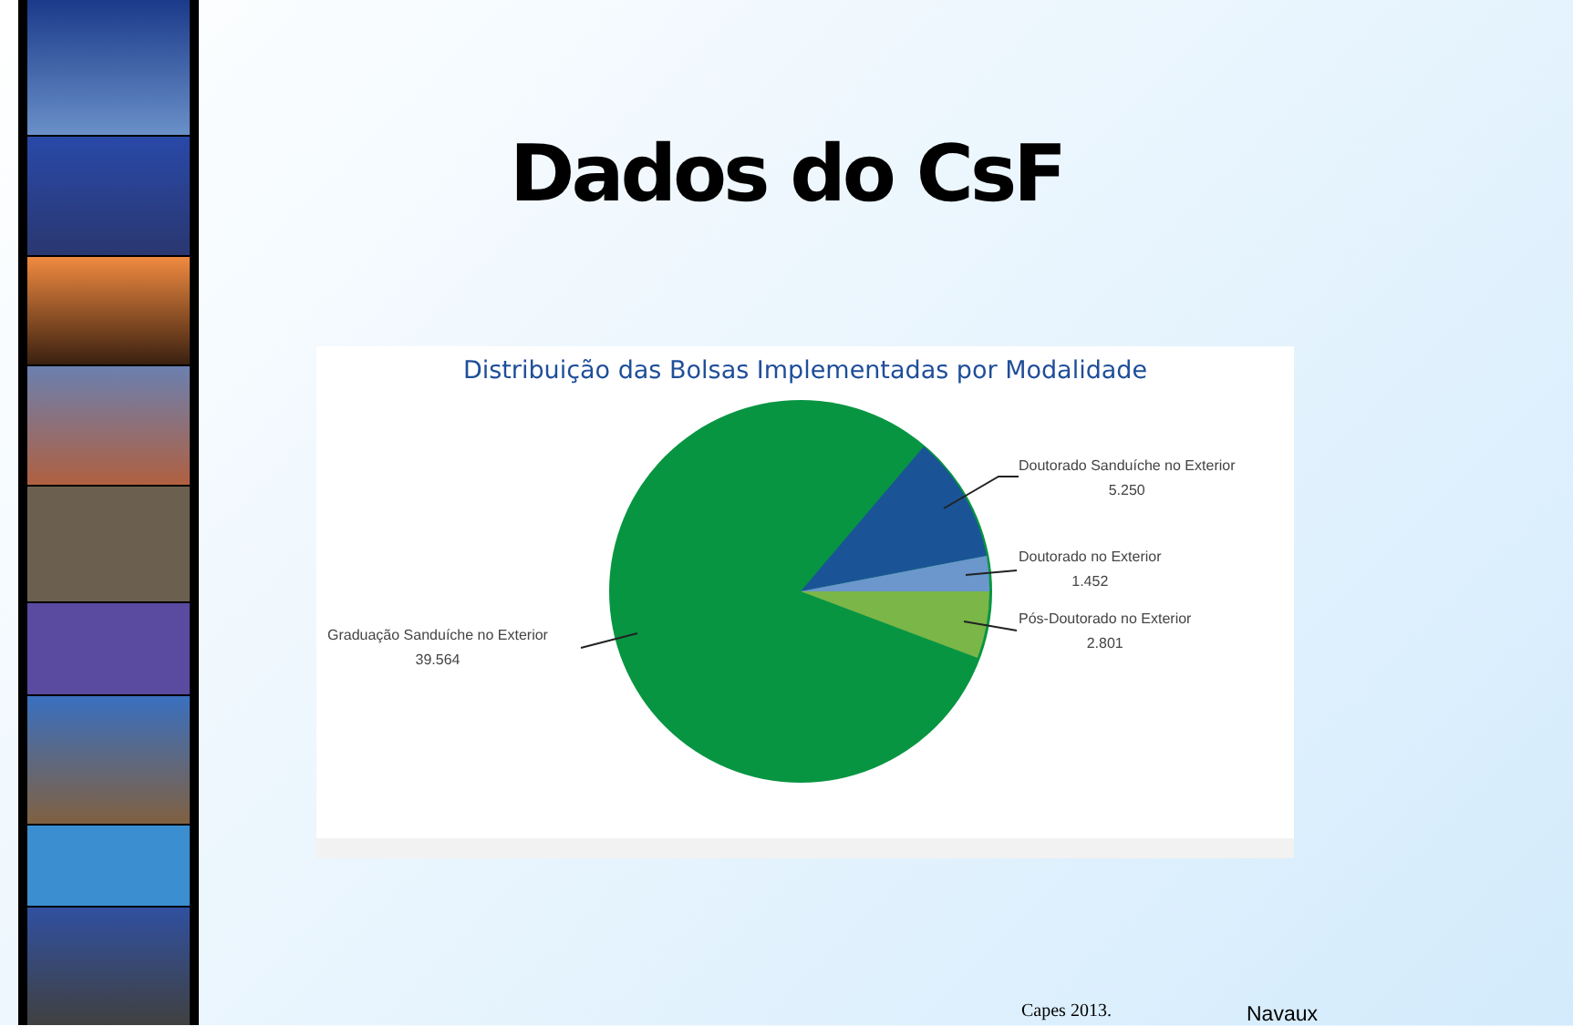Dados do CsF
Distribuição das Bolsas Implementadas por Modalidade
Doutorado Sanduíche no Exterior
5.250
Doutorado no Exterior
1.452
Pós-Doutorado no Exterior
2.801
Graduação Sanduíche no Exterior
39.564
Capes 2013. Navaux